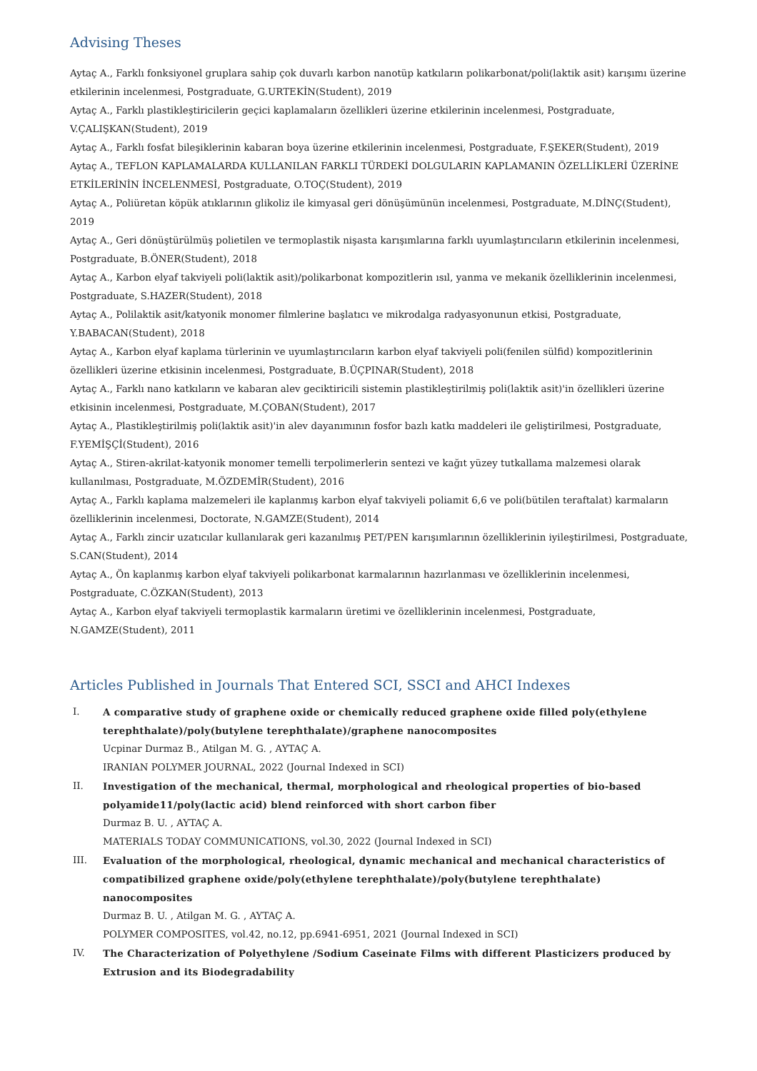Advising Theses
Aytaç A., Farklı fonksiyonel gruplara sahip çok duvarlı karbon nanotüp katkıların polikarbonat/poli(laktik asit) karışımı üzerine etkilerinin incelenmesi, Postgraduate, G.URTEKİN(Student), 2019
Aytaç A., Farklı plastikleştiricilerin geçici kaplamaların özellikleri üzerine etkilerinin incelenmesi, Postgraduate, V.ÇALIŞKAN(Student), 2019
Aytaç A., Farklı fosfat bileşiklerinin kabaran boya üzerine etkilerinin incelenmesi, Postgraduate, F.ŞEKER(Student), 2019
Aytaç A., TEFLON KAPLAMALARDA KULLANILAN FARKLI TÜRDEKİ DOLGULARIN KAPLAMANIN ÖZELLİKLERİ ÜZERİNE ETKİLERİNİN İNCELENMESİ, Postgraduate, O.TOÇ(Student), 2019
Aytaç A., Poliüretan köpük atıklarının glikoliz ile kimyasal geri dönüşümünün incelenmesi, Postgraduate, M.DİNÇ(Student), 2019
Aytaç A., Geri dönüştürülmüş polietilen ve termoplastik nişasta karışımlarına farklı uyumlaştırıcıların etkilerinin incelenmesi, Postgraduate, B.ÖNER(Student), 2018
Aytaç A., Karbon elyaf takviyeli poli(laktik asit)/polikarbonat kompozitlerin ısıl, yanma ve mekanik özelliklerinin incelenmesi, Postgraduate, S.HAZER(Student), 2018
Aytaç A., Polilaktik asit/katyonik monomer filmlerine başlatıcı ve mikrodalga radyasyonunun etkisi, Postgraduate, Y.BABACAN(Student), 2018
Aytaç A., Karbon elyaf kaplama türlerinin ve uyumlaştırıcıların karbon elyaf takviyeli poli(fenilen sülfid) kompozitlerinin özellikleri üzerine etkisinin incelenmesi, Postgraduate, B.ÜÇPINAR(Student), 2018
Aytaç A., Farklı nano katkıların ve kabaran alev geciktiricili sistemin plastikleştirilmiş poli(laktik asit)'in özellikleri üzerine etkisinin incelenmesi, Postgraduate, M.ÇOBAN(Student), 2017
Aytaç A., Plastikleştirilmiş poli(laktik asit)'in alev dayanımının fosfor bazlı katkı maddeleri ile geliştirilmesi, Postgraduate, F.YEMİŞÇİ(Student), 2016
Aytaç A., Stiren-akrilat-katyonik monomer temelli terpolimerlerin sentezi ve kağıt yüzey tutkallama malzemesi olarak kullanılması, Postgraduate, M.ÖZDEMİR(Student), 2016
Aytaç A., Farklı kaplama malzemeleri ile kaplanmış karbon elyaf takviyeli poliamit 6,6 ve poli(bütilen teraftalat) karmaların özelliklerinin incelenmesi, Doctorate, N.GAMZE(Student), 2014
Aytaç A., Farklı zincir uzatıcılar kullanılarak geri kazanılmış PET/PEN karışımlarının özelliklerinin iyileştirilmesi, Postgraduate, S.CAN(Student), 2014
Aytaç A., Ön kaplanmış karbon elyaf takviyeli polikarbonat karmalarının hazırlanması ve özelliklerinin incelenmesi, Postgraduate, C.ÖZKAN(Student), 2013
Aytaç A., Karbon elyaf takviyeli termoplastik karmaların üretimi ve özelliklerinin incelenmesi, Postgraduate, N.GAMZE(Student), 2011
Articles Published in Journals That Entered SCI, SSCI and AHCI Indexes
I. A comparative study of graphene oxide or chemically reduced graphene oxide filled poly(ethylene terephthalate)/poly(butylene terephthalate)/graphene nanocomposites
Ucpinar Durmaz B., Atilgan M. G. , AYTAÇ A.
IRANIAN POLYMER JOURNAL, 2022 (Journal Indexed in SCI)
II. Investigation of the mechanical, thermal, morphological and rheological properties of bio-based polyamide11/poly(lactic acid) blend reinforced with short carbon fiber
Durmaz B. U. , AYTAÇ A.
MATERIALS TODAY COMMUNICATIONS, vol.30, 2022 (Journal Indexed in SCI)
III. Evaluation of the morphological, rheological, dynamic mechanical and mechanical characteristics of compatibilized graphene oxide/poly(ethylene terephthalate)/poly(butylene terephthalate) nanocomposites
Durmaz B. U. , Atilgan M. G. , AYTAÇ A.
POLYMER COMPOSITES, vol.42, no.12, pp.6941-6951, 2021 (Journal Indexed in SCI)
IV. The Characterization of Polyethylene /Sodium Caseinate Films with different Plasticizers produced by Extrusion and its Biodegradability